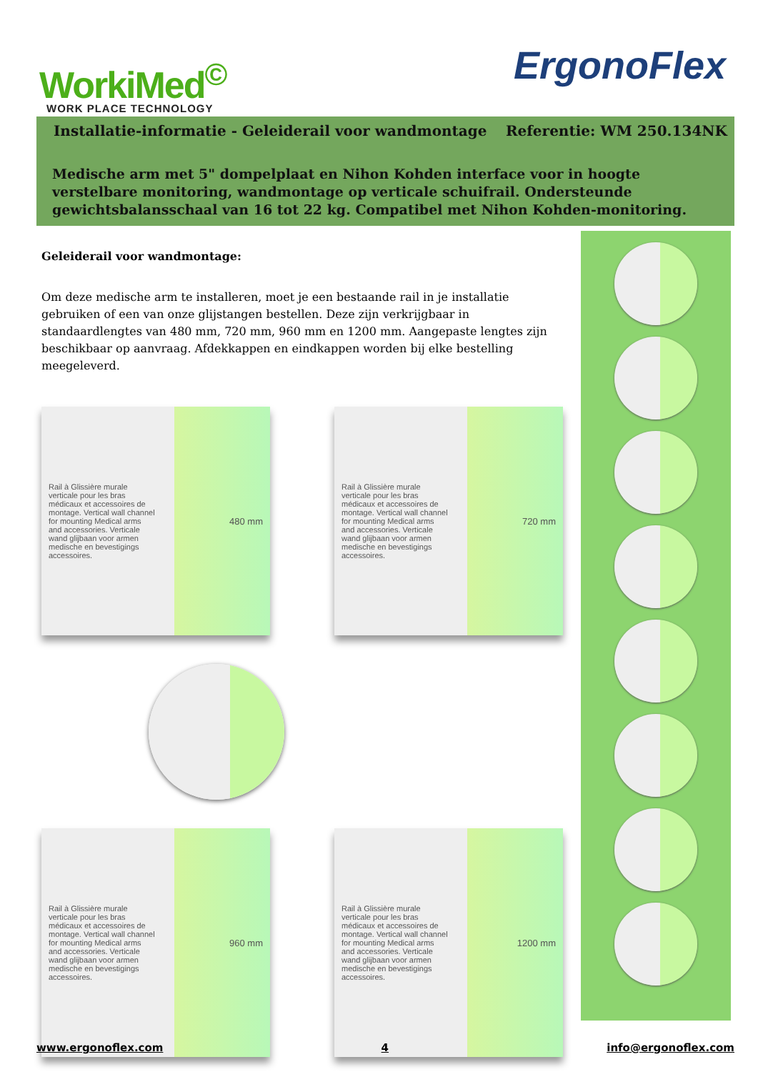WorkiMed<sup>©</sup>
WORK PLACE TECHNOLOGY
ErgonoFlex
Installatie-informatie - Geleiderail voor wandmontage Referentie: WM 250.134NK
Medische arm met 5" dompelplaat en Nihon Kohden interface voor in hoogte verstelbare monitoring, wandmontage op verticale schuifrail. Ondersteunde gewichtsbalansschaal van 16 tot 22 kg. Compatibel met Nihon Kohden-monitoring.
Geleiderail voor wandmontage:
Om deze medische arm te installeren, moet je een bestaande rail in je installatie gebruiken of een van onze glijstangen bestellen. Deze zijn verkrijgbaar in standaardlengtes van 480 mm, 720 mm, 960 mm en 1200 mm. Aangepaste lengtes zijn beschikbaar op aanvraag. Afdekkappen en eindkappen worden bij elke bestelling meegeleverd.
Rail à Glissière murale verticale pour les bras médicaux et accessoires de montage. Vertical wall channel for mounting Medical arms and accessories. Verticale wand glijbaan voor armen medische en bevestigings accessoires.
480 mm
Rail à Glissière murale verticale pour les bras médicaux et accessoires de montage. Vertical wall channel for mounting Medical arms and accessories. Verticale wand glijbaan voor armen medische en bevestigings accessoires.
720 mm
Rail à Glissière murale verticale pour les bras médicaux et accessoires de montage. Vertical wall channel for mounting Medical arms and accessories. Verticale wand glijbaan voor armen medische en bevestigings accessoires.
960 mm
Rail à Glissière murale verticale pour les bras médicaux et accessoires de montage. Vertical wall channel for mounting Medical arms and accessories. Verticale wand glijbaan voor armen medische en bevestigings accessoires.
1200 mm
www.ergonoflex.com 4 info@ergonoflex.com